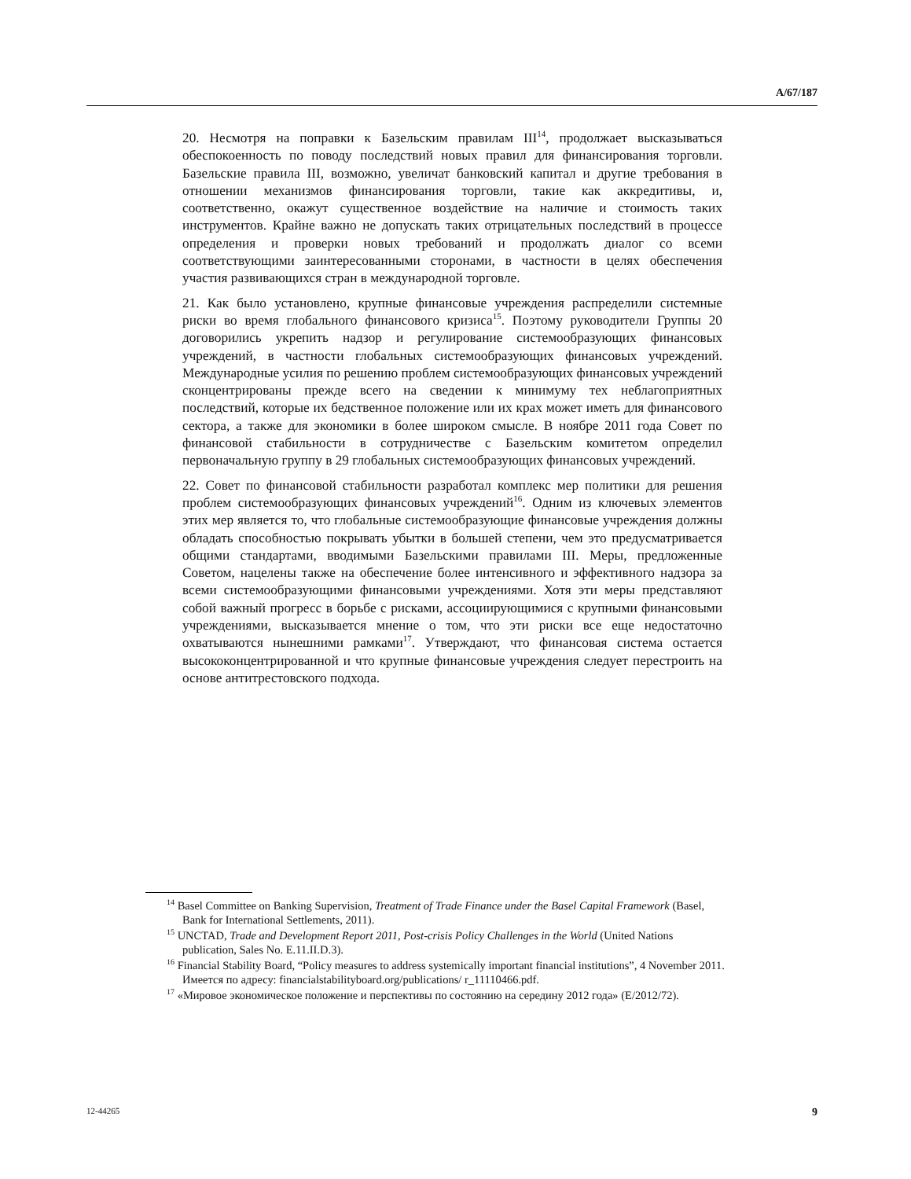A/67/187
20. Несмотря на поправки к Базельским правилам III<sup>14</sup>, продолжает высказываться обеспокоенность по поводу последствий новых правил для финансирования торговли. Базельские правила III, возможно, увеличат банковский капитал и другие требования в отношении механизмов финансирования торговли, такие как аккредитивы, и, соответственно, окажут существенное воздействие на наличие и стоимость таких инструментов. Крайне важно не допускать таких отрицательных последствий в процессе определения и проверки новых требований и продолжать диалог со всеми соответствующими заинтересованными сторонами, в частности в целях обеспечения участия развивающихся стран в международной торговле.
21. Как было установлено, крупные финансовые учреждения распределили системные риски во время глобального финансового кризиса<sup>15</sup>. Поэтому руководители Группы 20 договорились укрепить надзор и регулирование системообразующих финансовых учреждений, в частности глобальных системообразующих финансовых учреждений. Международные усилия по решению проблем системообразующих финансовых учреждений сконцентрированы прежде всего на сведении к минимуму тех неблагоприятных последствий, которые их бедственное положение или их крах может иметь для финансового сектора, а также для экономики в более широком смысле. В ноябре 2011 года Совет по финансовой стабильности в сотрудничестве с Базельским комитетом определил первоначальную группу в 29 глобальных системообразующих финансовых учреждений.
22. Совет по финансовой стабильности разработал комплекс мер политики для решения проблем системообразующих финансовых учреждений<sup>16</sup>. Одним из ключевых элементов этих мер является то, что глобальные системообразующие финансовые учреждения должны обладать способностью покрывать убытки в большей степени, чем это предусматривается общими стандартами, вводимыми Базельскими правилами III. Меры, предложенные Советом, нацелены также на обеспечение более интенсивного и эффективного надзора за всеми системообразующими финансовыми учреждениями. Хотя эти меры представляют собой важный прогресс в борьбе с рисками, ассоциирующимися с крупными финансовыми учреждениями, высказывается мнение о том, что эти риски все еще недостаточно охватываются нынешними рамками<sup>17</sup>. Утверждают, что финансовая система остается высококонцентрированной и что крупные финансовые учреждения следует перестроить на основе антитрестовского подхода.
<sup>14</sup> Basel Committee on Banking Supervision, Treatment of Trade Finance under the Basel Capital Framework (Basel, Bank for International Settlements, 2011).
<sup>15</sup> UNCTAD, Trade and Development Report 2011, Post-crisis Policy Challenges in the World (United Nations publication, Sales No. E.11.II.D.3).
<sup>16</sup> Financial Stability Board, “Policy measures to address systemically important financial institutions”, 4 November 2011. Имеется по адресу: financialstabilityboard.org/publications/ r_11110466.pdf.
<sup>17</sup> «Мировое экономическое положение и перспективы по состоянию на середину 2012 года» (E/2012/72).
12-44265 9